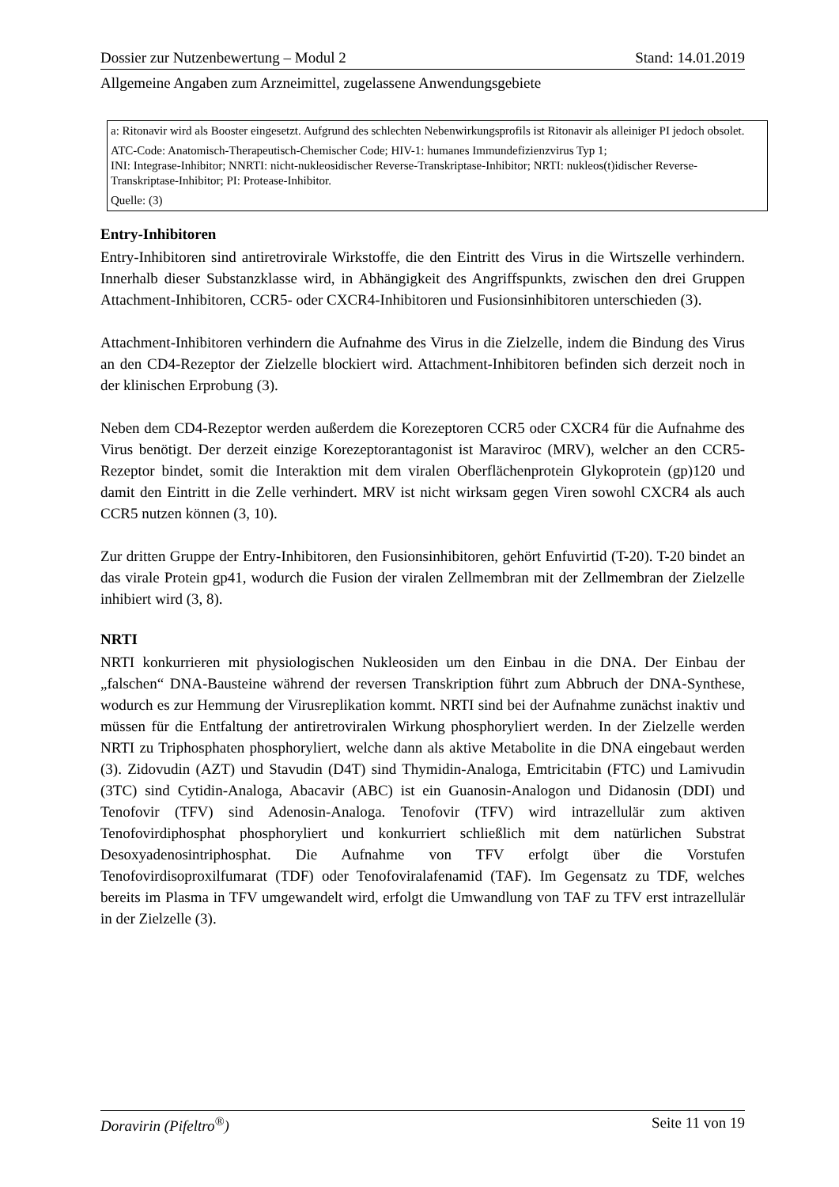Dossier zur Nutzenbewertung – Modul 2 Stand: 14.01.2019
Allgemeine Angaben zum Arzneimittel, zugelassene Anwendungsgebiete
| a: Ritonavir wird als Booster eingesetzt. Aufgrund des schlechten Nebenwirkungsprofils ist Ritonavir als alleiniger PI jedoch obsolet. |
| ATC-Code: Anatomisch-Therapeutisch-Chemischer Code; HIV-1: humanes Immundefizienzvirus Typ 1; INI: Integrase-Inhibitor; NNRTI: nicht-nukleosidischer Reverse-Transkriptase-Inhibitor; NRTI: nukleos(t)idischer Reverse-Transkriptase-Inhibitor; PI: Protease-Inhibitor. |
| Quelle: (3) |
Entry-Inhibitoren
Entry-Inhibitoren sind antiretrovirale Wirkstoffe, die den Eintritt des Virus in die Wirtszelle verhindern. Innerhalb dieser Substanzklasse wird, in Abhängigkeit des Angriffspunkts, zwischen den drei Gruppen Attachment-Inhibitoren, CCR5- oder CXCR4-Inhibitoren und Fusionsinhibitoren unterschieden (3).
Attachment-Inhibitoren verhindern die Aufnahme des Virus in die Zielzelle, indem die Bindung des Virus an den CD4-Rezeptor der Zielzelle blockiert wird. Attachment-Inhibitoren befinden sich derzeit noch in der klinischen Erprobung (3).
Neben dem CD4-Rezeptor werden außerdem die Korezeptoren CCR5 oder CXCR4 für die Aufnahme des Virus benötigt. Der derzeit einzige Korezeptorantagonist ist Maraviroc (MRV), welcher an den CCR5-Rezeptor bindet, somit die Interaktion mit dem viralen Oberflächenprotein Glykoprotein (gp)120 und damit den Eintritt in die Zelle verhindert. MRV ist nicht wirksam gegen Viren sowohl CXCR4 als auch CCR5 nutzen können (3, 10).
Zur dritten Gruppe der Entry-Inhibitoren, den Fusionsinhibitoren, gehört Enfuvirtid (T-20). T-20 bindet an das virale Protein gp41, wodurch die Fusion der viralen Zellmembran mit der Zellmembran der Zielzelle inhibiert wird (3, 8).
NRTI
NRTI konkurrieren mit physiologischen Nukleosiden um den Einbau in die DNA. Der Einbau der „falschen“ DNA-Bausteine während der reversen Transkription führt zum Abbruch der DNA-Synthese, wodurch es zur Hemmung der Virusreplikation kommt. NRTI sind bei der Aufnahme zunächst inaktiv und müssen für die Entfaltung der antiretroviralen Wirkung phosphoryliert werden. In der Zielzelle werden NRTI zu Triphosphaten phosphoryliert, welche dann als aktive Metabolite in die DNA eingebaut werden (3). Zidovudin (AZT) und Stavudin (D4T) sind Thymidin-Analoga, Emtricitabin (FTC) und Lamivudin (3TC) sind Cytidin-Analoga, Abacavir (ABC) ist ein Guanosin-Analogon und Didanosin (DDI) und Tenofovir (TFV) sind Adenosin-Analoga. Tenofovir (TFV) wird intrazellulär zum aktiven Tenofovirdiphosphat phosphoryliert und konkurriert schließlich mit dem natürlichen Substrat Desoxyadenosintriphosphat. Die Aufnahme von TFV erfolgt über die Vorstufen Tenofovirdisoproxilfumarat (TDF) oder Tenofoviralafenamid (TAF). Im Gegensatz zu TDF, welches bereits im Plasma in TFV umgewandelt wird, erfolgt die Umwandlung von TAF zu TFV erst intrazellulär in der Zielzelle (3).
Doravirin (Pifeltro<sup>®</sup>) Seite 11 von 19